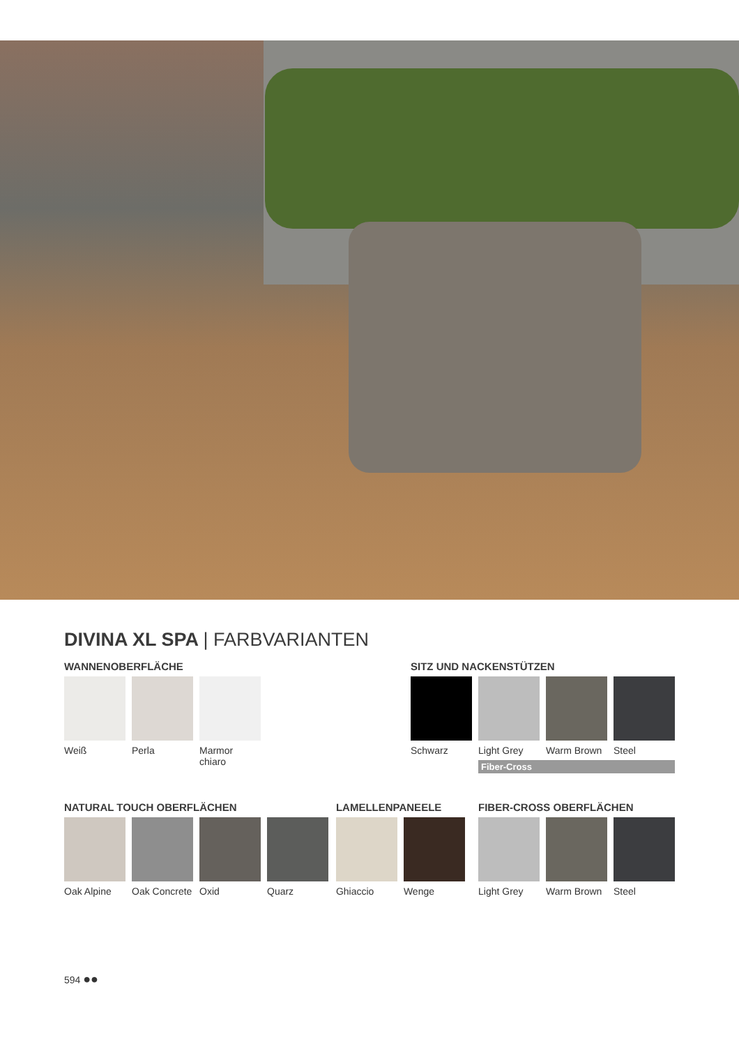DIVINA XL SPA | FARBVARIANTEN
WANNENOBERFLÄCHE
Weiß Perla Marmor chiaro
SITZ UND NACKENSTÜTZEN
Schwarz Light Grey
Warm Brown
Steel
Fiber-Cross
NATURAL TOUCH OBERFLÄCHEN
Oak Alpine
Oak Concrete
Oxid Quarz
LAMELLENPANEELE
Ghiaccio Wenge
FIBER-CROSS OBERFLÄCHEN
Light Grey
Warm Brown
Steel
594 ●●